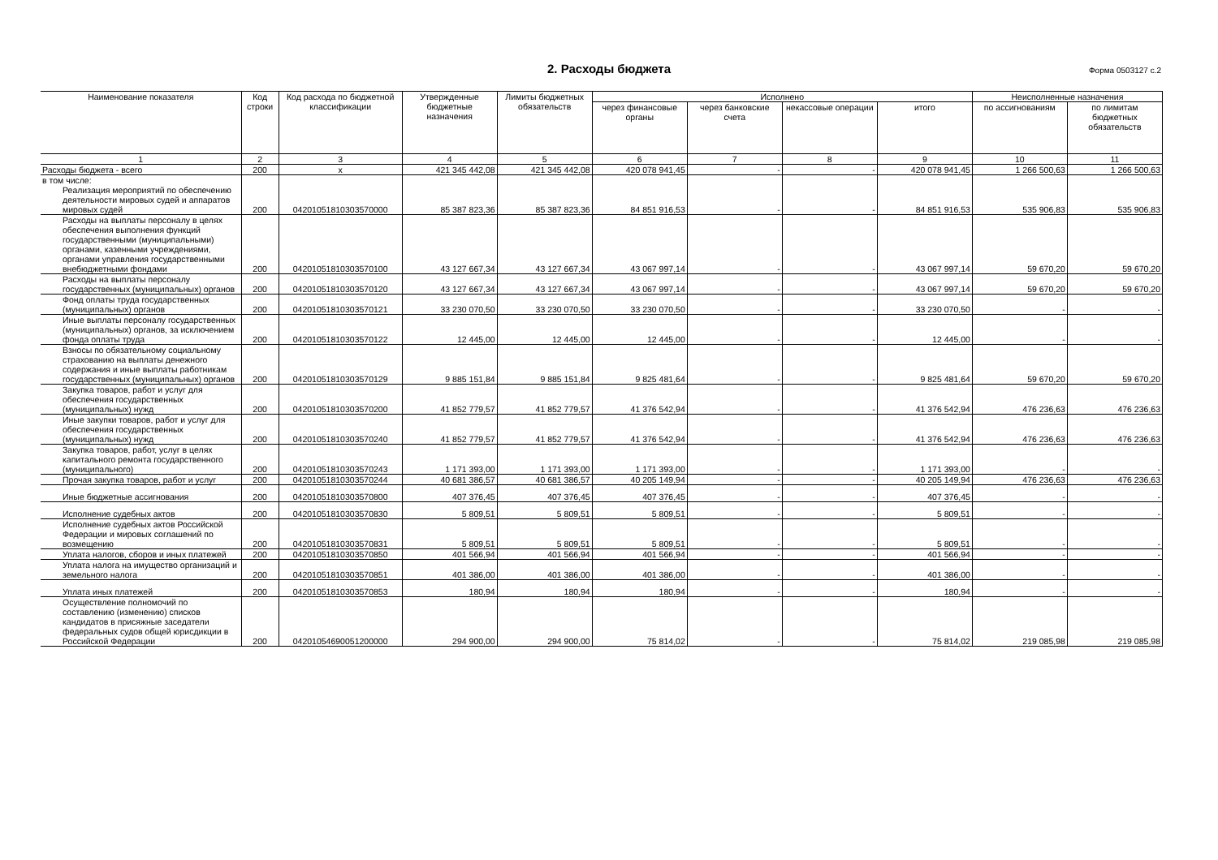2. Расходы бюджета
Форма 0503127 с.2
| Наименование показателя | Код строки | Код расхода по бюджетной классификации | Утвержденные бюджетные назначения | Лимиты бюджетных обязательств | Исполнено | | | | Неисполненные назначения | |
| --- | --- | --- | --- | --- | --- | --- | --- | --- | --- | --- |
| | | | | | через финансовые органы | через банковские счета | некассовые операции | итого | по ассигнованиям | по лимитам бюджетных обязательств |
| 1 | 2 | 3 | 4 | 5 | 6 | 7 | 8 | 9 | 10 | 11 |
| Расходы бюджета - всего | 200 | x | 421 345 442,08 | 421 345 442,08 | 420 078 941,45 | - | - | 420 078 941,45 | 1 266 500,63 | 1 266 500,63 |
| в том числе: Реализация мероприятий по обеспечению деятельности мировых судей и аппаратов мировых судей | 200 | 04201051810303570000 | 85 387 823,36 | 85 387 823,36 | 84 851 916,53 | - | - | 84 851 916,53 | 535 906,83 | 535 906,83 |
| Расходы на выплаты персоналу в целях обеспечения выполнения функций государственными (муниципальными) органами, казенными учреждениями, органами управления государственными внебюджетными фондами | 200 | 04201051810303570100 | 43 127 667,34 | 43 127 667,34 | 43 067 997,14 | - | - | 43 067 997,14 | 59 670,20 | 59 670,20 |
| Расходы на выплаты персоналу государственных (муниципальных) органов | 200 | 04201051810303570120 | 43 127 667,34 | 43 127 667,34 | 43 067 997,14 | - | - | 43 067 997,14 | 59 670,20 | 59 670,20 |
| Фонд оплаты труда государственных (муниципальных) органов | 200 | 04201051810303570121 | 33 230 070,50 | 33 230 070,50 | 33 230 070,50 | - | - | 33 230 070,50 | - | - |
| Иные выплаты персоналу государственных (муниципальных) органов, за исключением фонда оплаты труда | 200 | 04201051810303570122 | 12 445,00 | 12 445,00 | 12 445,00 | - | - | 12 445,00 | - | - |
| Взносы по обязательному социальному страхованию на выплаты денежного содержания и иные выплаты работникам государственных (муниципальных) органов | 200 | 04201051810303570129 | 9 885 151,84 | 9 885 151,84 | 9 825 481,64 | - | - | 9 825 481,64 | 59 670,20 | 59 670,20 |
| Закупка товаров, работ и услуг для обеспечения государственных (муниципальных) нужд | 200 | 04201051810303570200 | 41 852 779,57 | 41 852 779,57 | 41 376 542,94 | - | - | 41 376 542,94 | 476 236,63 | 476 236,63 |
| Иные закупки товаров, работ и услуг для обеспечения государственных (муниципальных) нужд | 200 | 04201051810303570240 | 41 852 779,57 | 41 852 779,57 | 41 376 542,94 | - | - | 41 376 542,94 | 476 236,63 | 476 236,63 |
| Закупка товаров, работ, услуг в целях капитального ремонта государственного (муниципального) | 200 | 04201051810303570243 | 1 171 393,00 | 1 171 393,00 | 1 171 393,00 | - | - | 1 171 393,00 | - | - |
| Прочая закупка товаров, работ и услуг | 200 | 04201051810303570244 | 40 681 386,57 | 40 681 386,57 | 40 205 149,94 | - | - | 40 205 149,94 | 476 236,63 | 476 236,63 |
| Иные бюджетные ассигнования | 200 | 04201051810303570800 | 407 376,45 | 407 376,45 | 407 376,45 | - | - | 407 376,45 | - | - |
| Исполнение судебных актов | 200 | 04201051810303570830 | 5 809,51 | 5 809,51 | 5 809,51 | - | - | 5 809,51 | - | - |
| Исполнение судебных актов Российской Федерации и мировых соглашений по возмещению | 200 | 04201051810303570831 | 5 809,51 | 5 809,51 | 5 809,51 | - | - | 5 809,51 | - | - |
| Уплата налогов, сборов и иных платежей | 200 | 04201051810303570850 | 401 566,94 | 401 566,94 | 401 566,94 | - | - | 401 566,94 | - | - |
| Уплата налога на имущество организаций и земельного налога | 200 | 04201051810303570851 | 401 386,00 | 401 386,00 | 401 386,00 | - | - | 401 386,00 | - | - |
| Уплата иных платежей | 200 | 04201051810303570853 | 180,94 | 180,94 | 180,94 | - | - | 180,94 | - | - |
| Осуществление полномочий по составлению (изменению) списков кандидатов в присяжные заседатели федеральных судов общей юрисдикции в Российской Федерации | 200 | 04201054690051200000 | 294 900,00 | 294 900,00 | 75 814,02 | - | - | 75 814,02 | 219 085,98 | 219 085,98 |